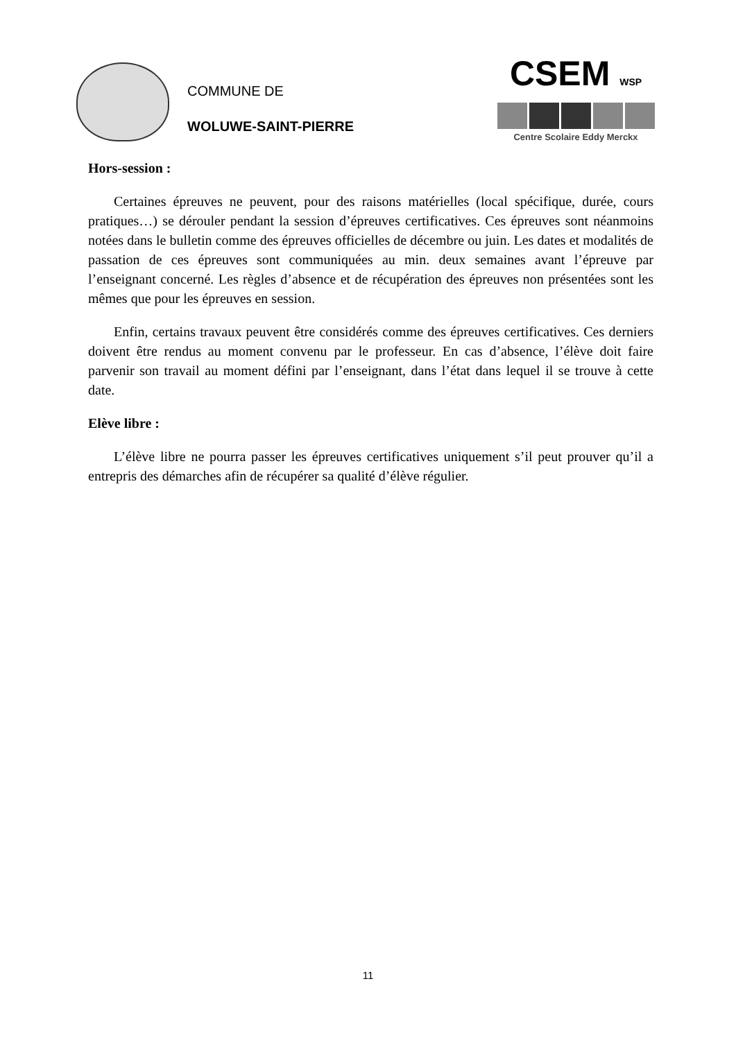COMMUNE DE
WOLUWE-SAINT-PIERRE
CSEM WSP
Centre Scolaire Eddy Merckx
Hors-session :
Certaines épreuves ne peuvent, pour des raisons matérielles (local spécifique, durée, cours pratiques…) se dérouler pendant la session d’épreuves certificatives. Ces épreuves sont néanmoins notées dans le bulletin comme des épreuves officielles de décembre ou juin. Les dates et modalités de passation de ces épreuves sont communiquées au min. deux semaines avant l’épreuve par l’enseignant concerné. Les règles d’absence et de récupération des épreuves non présentées sont les mêmes que pour les épreuves en session.
Enfin, certains travaux peuvent être considérés comme des épreuves certificatives. Ces derniers doivent être rendus au moment convenu par le professeur. En cas d’absence, l’élève doit faire parvenir son travail au moment défini par l’enseignant, dans l’état dans lequel il se trouve à cette date.
Elève libre :
L’élève libre ne pourra passer les épreuves certificatives uniquement s’il peut prouver qu’il a entrepris des démarches afin de récupérer sa qualité d’élève régulier.
11